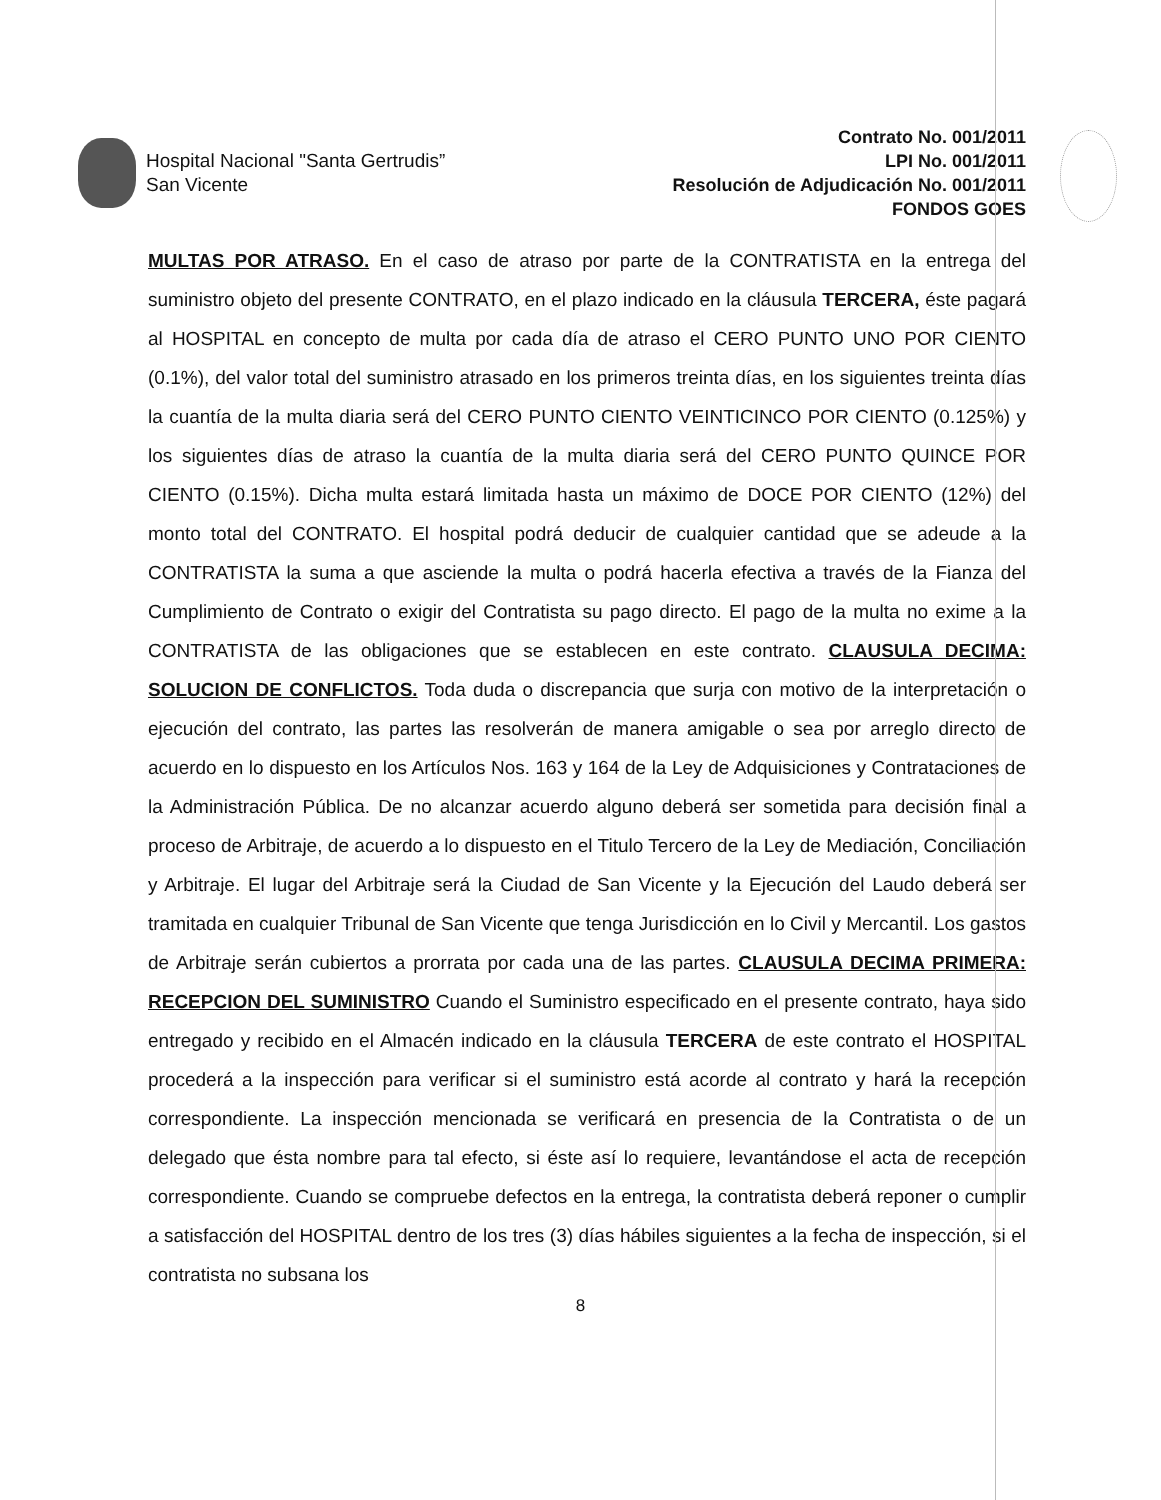Hospital Nacional "Santa Gertrudis”
San Vicente
Contrato No. 001/2011
LPI No. 001/2011
Resolución de Adjudicación No. 001/2011
FONDOS GOES
MULTAS POR ATRASO. En el caso de atraso por parte de la CONTRATISTA en la entrega del suministro objeto del presente CONTRATO, en el plazo indicado en la cláusula TERCERA, éste pagará al HOSPITAL en concepto de multa por cada día de atraso el CERO PUNTO UNO POR CIENTO (0.1%), del valor total del suministro atrasado en los primeros treinta días, en los siguientes treinta días la cuantía de la multa diaria será del CERO PUNTO CIENTO VEINTICINCO POR CIENTO (0.125%) y los siguientes días de atraso la cuantía de la multa diaria será del CERO PUNTO QUINCE POR CIENTO (0.15%). Dicha multa estará limitada hasta un máximo de DOCE POR CIENTO (12%) del monto total del CONTRATO. El hospital podrá deducir de cualquier cantidad que se adeude a la CONTRATISTA la suma a que asciende la multa o podrá hacerla efectiva a través de la Fianza del Cumplimiento de Contrato o exigir del Contratista su pago directo. El pago de la multa no exime a la CONTRATISTA de las obligaciones que se establecen en este contrato. CLAUSULA DECIMA: SOLUCION DE CONFLICTOS. Toda duda o discrepancia que surja con motivo de la interpretación o ejecución del contrato, las partes las resolverán de manera amigable o sea por arreglo directo de acuerdo en lo dispuesto en los Artículos Nos. 163 y 164 de la Ley de Adquisiciones y Contrataciones de la Administración Pública. De no alcanzar acuerdo alguno deberá ser sometida para decisión final a proceso de Arbitraje, de acuerdo a lo dispuesto en el Titulo Tercero de la Ley de Mediación, Conciliación y Arbitraje. El lugar del Arbitraje será la Ciudad de San Vicente y la Ejecución del Laudo deberá ser tramitada en cualquier Tribunal de San Vicente que tenga Jurisdicción en lo Civil y Mercantil. Los gastos de Arbitraje serán cubiertos a prorrata por cada una de las partes. CLAUSULA DECIMA PRIMERA: RECEPCION DEL SUMINISTRO Cuando el Suministro especificado en el presente contrato, haya sido entregado y recibido en el Almacén indicado en la cláusula TERCERA de este contrato el HOSPITAL procederá a la inspección para verificar si el suministro está acorde al contrato y hará la recepción correspondiente. La inspección mencionada se verificará en presencia de la Contratista o de un delegado que ésta nombre para tal efecto, si éste así lo requiere, levantándose el acta de recepción correspondiente. Cuando se compruebe defectos en la entrega, la contratista deberá reponer o cumplir a satisfacción del HOSPITAL dentro de los tres (3) días hábiles siguientes a la fecha de inspección, si el contratista no subsana los
8